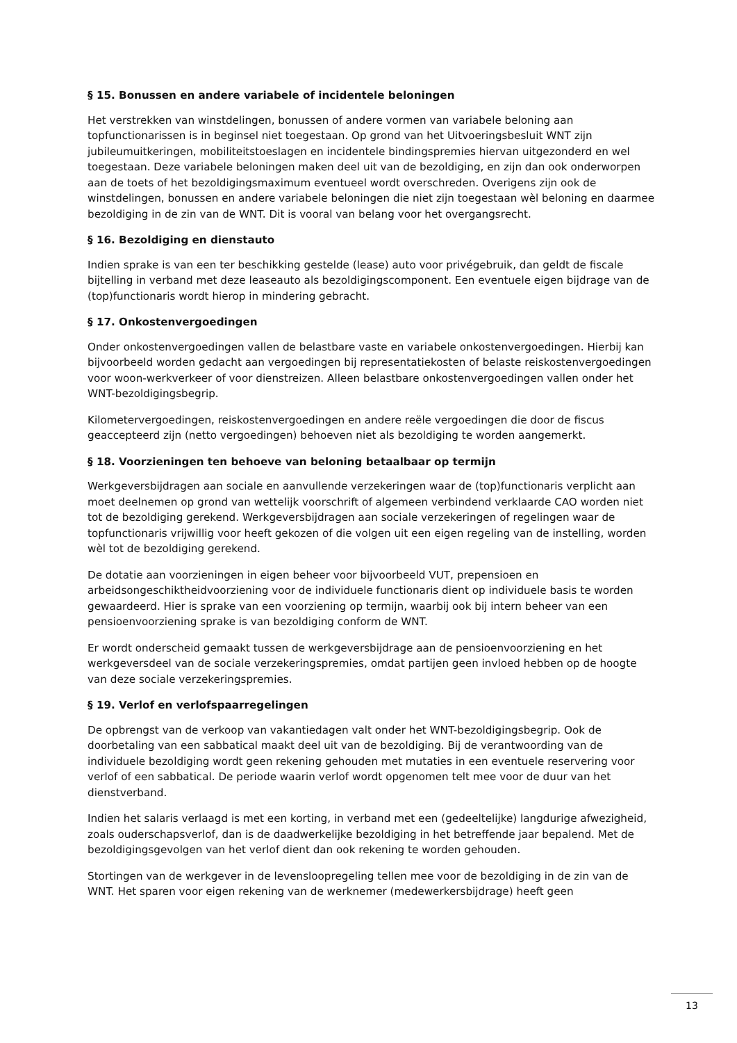§ 15. Bonussen en andere variabele of incidentele beloningen
Het verstrekken van winstdelingen, bonussen of andere vormen van variabele beloning aan topfunctionarissen is in beginsel niet toegestaan. Op grond van het Uitvoeringsbesluit WNT zijn jubileumuitkeringen, mobiliteitstoeslagen en incidentele bindingspremies hiervan uitgezonderd en wel toegestaan. Deze variabele beloningen maken deel uit van de bezoldiging, en zijn dan ook onderworpen aan de toets of het bezoldigingsmaximum eventueel wordt overschreden. Overigens zijn ook de winstdelingen, bonussen en andere variabele beloningen die niet zijn toegestaan wèl beloning en daarmee bezoldiging in de zin van de WNT. Dit is vooral van belang voor het overgangsrecht.
§ 16. Bezoldiging en dienstauto
Indien sprake is van een ter beschikking gestelde (lease) auto voor privégebruik, dan geldt de fiscale bijtelling in verband met deze leaseauto als bezoldigingscomponent. Een eventuele eigen bijdrage van de (top)functionaris wordt hierop in mindering gebracht.
§ 17. Onkostenvergoedingen
Onder onkostenvergoedingen vallen de belastbare vaste en variabele onkostenvergoedingen. Hierbij kan bijvoorbeeld worden gedacht aan vergoedingen bij representatiekosten of belaste reiskostenvergoedingen voor woon-werkverkeer of voor dienstreizen. Alleen belastbare onkostenvergoedingen vallen onder het WNT-bezoldigingsbegrip.
Kilometervergoedingen, reiskostenvergoedingen en andere reële vergoedingen die door de fiscus geaccepteerd zijn (netto vergoedingen) behoeven niet als bezoldiging te worden aangemerkt.
§ 18. Voorzieningen ten behoeve van beloning betaalbaar op termijn
Werkgeversbijdragen aan sociale en aanvullende verzekeringen waar de (top)functionaris verplicht aan moet deelnemen op grond van wettelijk voorschrift of algemeen verbindend verklaarde CAO worden niet tot de bezoldiging gerekend. Werkgeversbijdragen aan sociale verzekeringen of regelingen waar de topfunctionaris vrijwillig voor heeft gekozen of die volgen uit een eigen regeling van de instelling, worden wèl tot de bezoldiging gerekend.
De dotatie aan voorzieningen in eigen beheer voor bijvoorbeeld VUT, prepensioen en arbeidsongeschiktheidvoorziening voor de individuele functionaris dient op individuele basis te worden gewaardeerd. Hier is sprake van een voorziening op termijn, waarbij ook bij intern beheer van een pensioenvoorziening sprake is van bezoldiging conform de WNT.
Er wordt onderscheid gemaakt tussen de werkgeversbijdrage aan de pensioenvoorziening en het werkgeversdeel van de sociale verzekeringspremies, omdat partijen geen invloed hebben op de hoogte van deze sociale verzekeringspremies.
§ 19. Verlof en verlofspaarregelingen
De opbrengst van de verkoop van vakantiedagen valt onder het WNT-bezoldigingsbegrip. Ook de doorbetaling van een sabbatical maakt deel uit van de bezoldiging. Bij de verantwoording van de individuele bezoldiging wordt geen rekening gehouden met mutaties in een eventuele reservering voor verlof of een sabbatical. De periode waarin verlof wordt opgenomen telt mee voor de duur van het dienstverband.
Indien het salaris verlaagd is met een korting, in verband met een (gedeeltelijke) langdurige afwezigheid, zoals ouderschapsverlof, dan is de daadwerkelijke bezoldiging in het betreffende jaar bepalend. Met de bezoldigingsgevolgen van het verlof dient dan ook rekening te worden gehouden.
Stortingen van de werkgever in de levensloopregeling tellen mee voor de bezoldiging in de zin van de WNT. Het sparen voor eigen rekening van de werknemer (medewerkersbijdrage) heeft geen
13